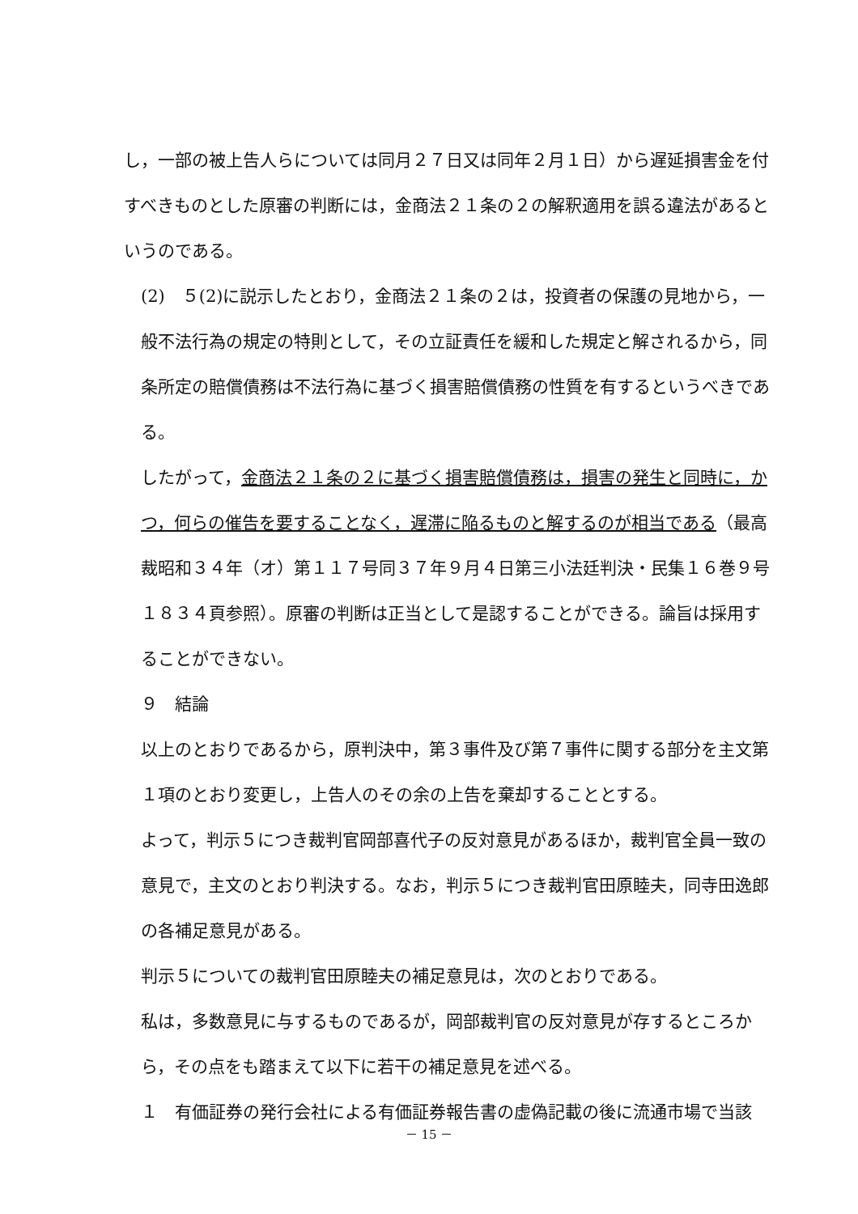し，一部の被上告人らについては同月２７日又は同年２月１日）から遅延損害金を付すべきものとした原審の判断には，金商法２１条の２の解釈適用を誤る違法があるというのである。
(2)　５(2)に説示したとおり，金商法２１条の２は，投資者の保護の見地から，一般不法行為の規定の特則として，その立証責任を緩和した規定と解されるから，同条所定の賠償債務は不法行為に基づく損害賠償債務の性質を有するというべきである。
したがって，金商法２１条の２に基づく損害賠償債務は，損害の発生と同時に，かつ，何らの催告を要することなく，遅滞に陥るものと解するのが相当である（最高裁昭和３４年（オ）第１１７号同３７年９月４日第三小法廷判決・民集１６巻９号１８３４頁参照）。原審の判断は正当として是認することができる。論旨は採用することができない。
９　結論
以上のとおりであるから，原判決中，第３事件及び第７事件に関する部分を主文第１項のとおり変更し，上告人のその余の上告を棄却することとする。
よって，判示５につき裁判官岡部喜代子の反対意見があるほか，裁判官全員一致の意見で，主文のとおり判決する。なお，判示５につき裁判官田原睦夫，同寺田逸郎の各補足意見がある。
判示５についての裁判官田原睦夫の補足意見は，次のとおりである。
私は，多数意見に与するものであるが，岡部裁判官の反対意見が存するところから，その点をも踏まえて以下に若干の補足意見を述べる。
１　有価証券の発行会社による有価証券報告書の虚偽記載の後に流通市場で当該
－ 15 －